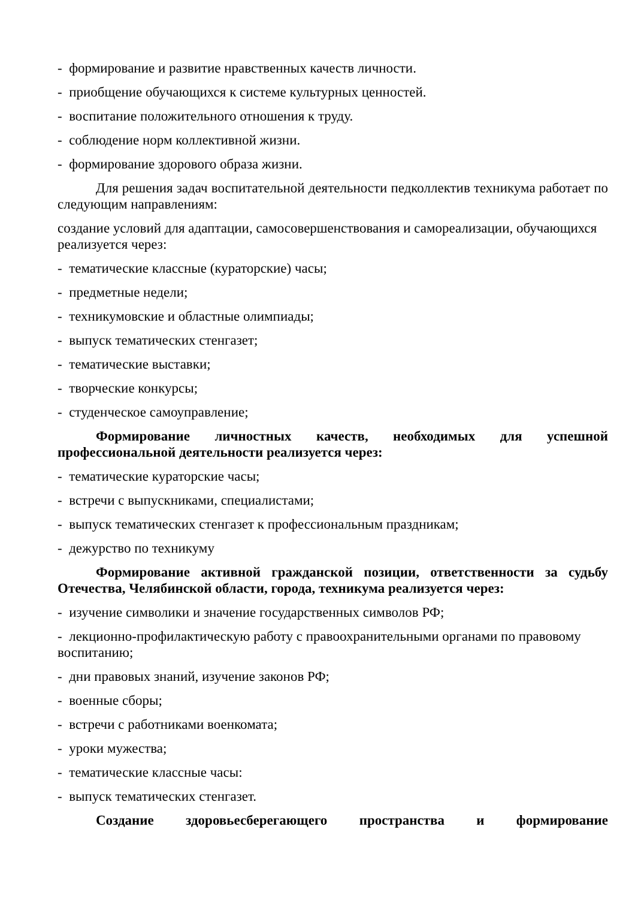- формирование и развитие нравственных качеств личности.
- приобщение обучающихся к системе культурных ценностей.
- воспитание положительного отношения к труду.
- соблюдение норм коллективной жизни.
- формирование здорового образа жизни.
Для решения задач воспитательной деятельности педколлектив техникума работает по следующим направлениям:
создание условий для адаптации, самосовершенствования и самореализации, обучающихся реализуется через:
- тематические классные (кураторские) часы;
- предметные недели;
- техникумовские и областные олимпиады;
- выпуск тематических стенгазет;
- тематические выставки;
- творческие конкурсы;
- студенческое самоуправление;
Формирование личностных качеств, необходимых для успешной профессиональной деятельности реализуется через:
- тематические кураторские часы;
- встречи с выпускниками, специалистами;
- выпуск тематических стенгазет к профессиональным праздникам;
- дежурство по техникуму
Формирование активной гражданской позиции, ответственности за судьбу Отечества, Челябинской области, города, техникума реализуется через:
- изучение символики и значение государственных символов РФ;
- лекционно-профилактическую работу с правоохранительными органами по правовому воспитанию;
- дни правовых знаний, изучение законов РФ;
- военные сборы;
- встречи с работниками военкомата;
- уроки мужества;
- тематические классные часы:
- выпуск тематических стенгазет.
Создание здоровьесберегающего пространства и формирование